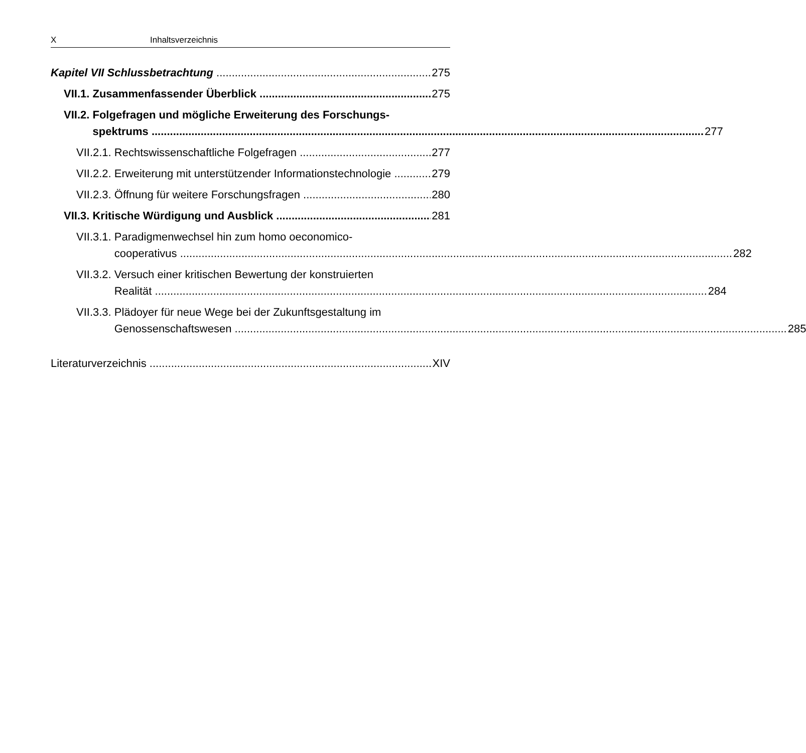X Inhaltsverzeichnis
Kapitel VII Schlussbetrachtung 275
VII.1. Zusammenfassender Überblick 275
VII.2. Folgefragen und mögliche Erweiterung des Forschungs-
spektrums 277
VII.2.1. Rechtswissenschaftliche Folgefragen 277
VII.2.2. Erweiterung mit unterstützender Informationstechnologie 279
VII.2.3. Öffnung für weitere Forschungsfragen 280
VII.3. Kritische Würdigung und Ausblick 281
VII.3.1. Paradigmenwechsel hin zum homo oeconomico-
cooperativus 282
VII.3.2. Versuch einer kritischen Bewertung der konstruierten
Realität 284
VII.3.3. Plädoyer für neue Wege bei der Zukunftsgestaltung im
Genossenschaftswesen 285
Literaturverzeichnis XIV